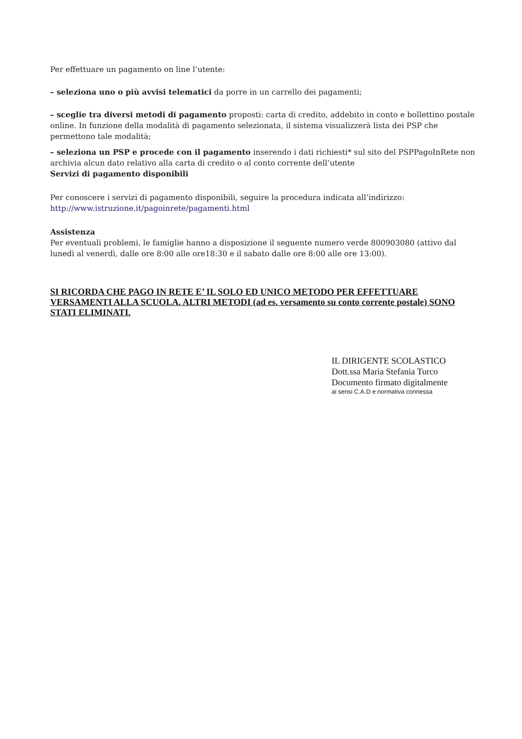Per effettuare un pagamento on line l’utente:
– seleziona uno o più avvisi telematici da porre in un carrello dei pagamenti;
– sceglie tra diversi metodi di pagamento proposti: carta di credito, addebito in conto e bollettino postale online. In funzione della modalità di pagamento selezionata, il sistema visualizzerà lista dei PSP che permettono tale modalità;
– seleziona un PSP e procede con il pagamento inserendo i dati richiesti* sul sito del PSPPagoInRete non archivia alcun dato relativo alla carta di credito o al conto corrente dell’utente
Servizi di pagamento disponibili
Per conoscere i servizi di pagamento disponibili, seguire la procedura indicata all’indirizzo:
http://www.istruzione.it/pagoinrete/pagamenti.html
Assistenza
Per eventuali problemi, le famiglie hanno a disposizione il seguente numero verde 800903080 (attivo dal lunedì al venerdì, dalle ore 8:00 alle ore18:30 e il sabato dalle ore 8:00 alle ore 13:00).
SI RICORDA CHE PAGO IN RETE E’ IL SOLO ED UNICO METODO PER EFFETTUARE VERSAMENTI ALLA SCUOLA. ALTRI METODI (ad es. versamento su conto corrente postale) SONO STATI ELIMINATI.
IL DIRIGENTE SCOLASTICO
Dott.ssa Maria Stefania Turco
Documento firmato digitalmente
ai sensi C.A.D e normativa connessa